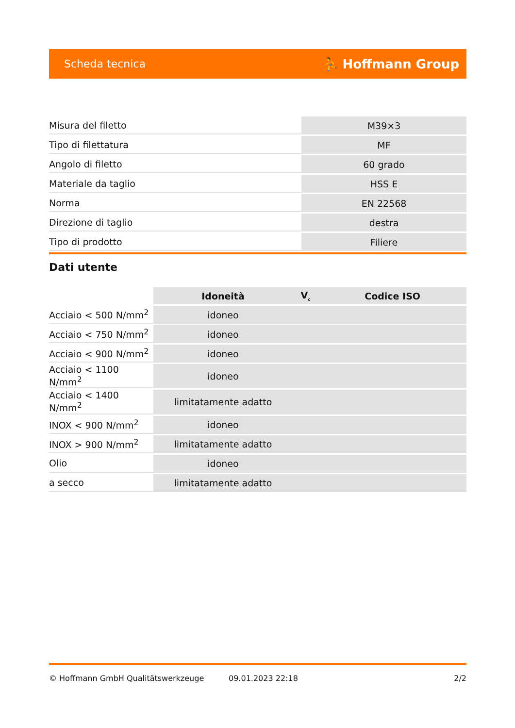Scheda tecnica ⛹ Hoffmann Group
| Misura del filetto | M39×3 |
| Tipo di filettatura | MF |
| Angolo di filetto | 60 grado |
| Materiale da taglio | HSS E |
| Norma | EN 22568 |
| Direzione di taglio | destra |
| Tipo di prodotto | Filiere |
Dati utente
| | Idoneità | V<sub>c</sub> | Codice ISO |
| --- | --- | --- | --- |
| Acciaio < 500 N/mm<sup>2</sup> | idoneo | | |
| Acciaio < 750 N/mm<sup>2</sup> | idoneo | | |
| Acciaio < 900 N/mm<sup>2</sup> | idoneo | | |
| Acciaio < 1100 N/mm<sup>2</sup> | idoneo | | |
| Acciaio < 1400 N/mm<sup>2</sup> | limitatamente adatto | | |
| INOX < 900 N/mm<sup>2</sup> | idoneo | | |
| INOX > 900 N/mm<sup>2</sup> | limitatamente adatto | | |
| Olio | idoneo | | |
| a secco | limitatamente adatto | | |
© Hoffmann GmbH Qualitätswerkzeuge 09.01.2023 22:18 2/2